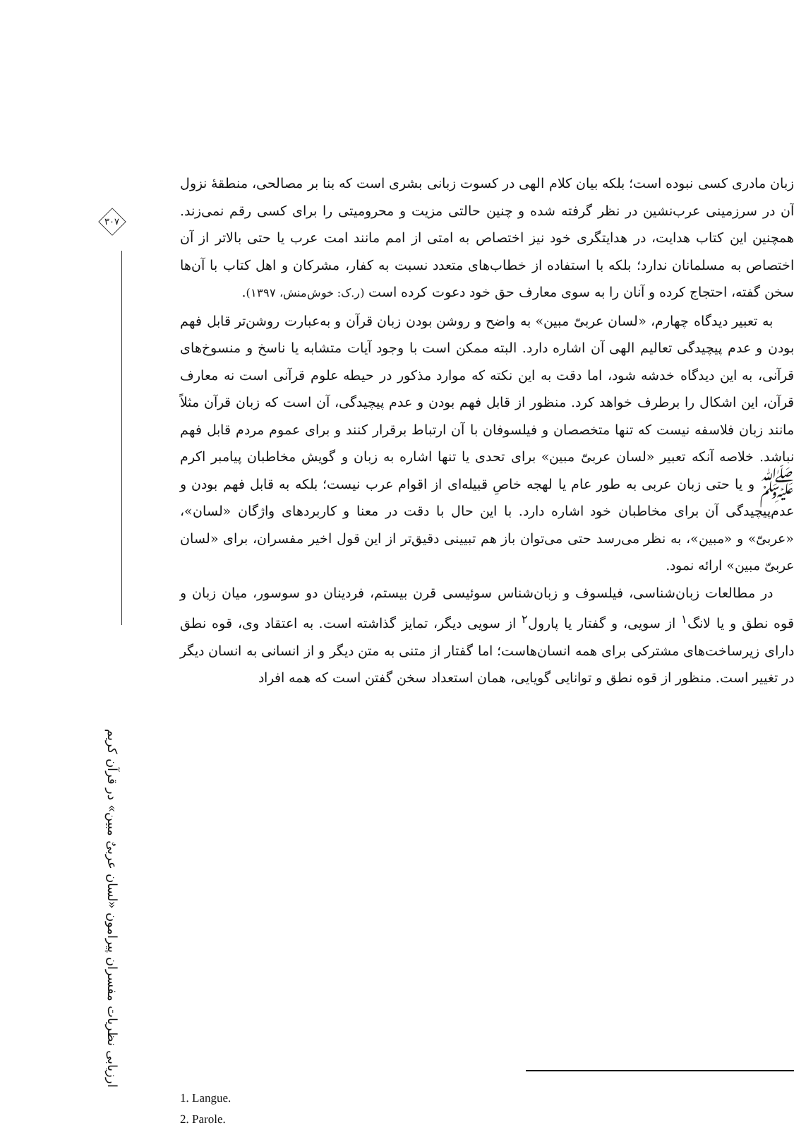۳۰۷
ارزیابی نظریات مفسران پیرامون «لسان عربیٌ مبین» در قرآن کریم
زبان مادری کسی نبوده است؛ بلکه بیان کلام الهی در کسوت زبانی بشری است که بنا بر مصالحی، منطقهٔ نزول آن در سرزمینی عرب‌نشین در نظر گرفته شده و چنین حالتی مزیت و محرومیتی را برای کسی رقم نمی‌زند. همچنین این کتاب هدایت، در هدایتگری خود نیز اختصاص به امتی از امم مانند امت عرب یا حتی بالاتر از آن اختصاص به مسلمانان ندارد؛ بلکه با استفاده از خطاب‌های متعدد نسبت به کفار، مشرکان و اهل کتاب با آن‌ها سخن گفته، احتجاج کرده و آنان را به سوی معارف حق خود دعوت کرده است (ر.ک: خوش‌منش، ۱۳۹۷).
به تعبیر دیدگاه چهارم، «لسان عربیّ مبین» به واضح و روشن بودن زبان قرآن و به‌عبارت روشن‌تر قابل فهم بودن و عدم پیچیدگی تعالیم الهی آن اشاره دارد. البته ممکن است با وجود آیات متشابه یا ناسخ و منسوخ‌های قرآنی، به این دیدگاه خدشه شود، اما دقت به این نکته که موارد مذکور در حیطه علوم قرآنی است نه معارف قرآن، این اشکال را برطرف خواهد کرد. منظور از قابل فهم بودن و عدم پیچیدگی، آن است که زبان قرآن مثلاً مانند زبان فلاسفه نیست که تنها متخصصان و فیلسوفان با آن ارتباط برقرار کنند و برای عموم مردم قابل فهم نباشد. خلاصه آنکه تعبیر «لسان عربیّ مبین» برای تحدی یا تنها اشاره به زبان و گویش مخاطبان پیامبر اکرم ﷺ و یا حتی زبان عربی به طور عام یا لهجه خاصِ قبیله‌ای از اقوام عرب نیست؛ بلکه به قابل فهم بودن و عدم‌پیچیدگی آن برای مخاطبان خود اشاره دارد. با این حال با دقت در معنا و کاربردهای واژگان «لسان»، «عربیّ» و «مبین»، به نظر می‌رسد حتی می‌توان باز هم تبیینی دقیق‌تر از این قول اخیر مفسران، برای «لسان عربیّ مبین» ارائه نمود.
در مطالعات زبان‌شناسی، فیلسوف و زبان‌شناس سوئیسی قرن بیستم، فردینان دو سوسور، میان زبان و قوه نطق و یا لانگ<sup>۱</sup> از سویی، و گفتار یا پارول<sup>۲</sup> از سویی دیگر، تمایز گذاشته است. به اعتقاد وی، قوه نطق دارای زیرساخت‌های مشترکی برای همه انسان‌هاست؛ اما گفتار از متنی به متن دیگر و از انسانی به انسان دیگر در تغییر است. منظور از قوه نطق و توانایی گویایی، همان استعداد سخن گفتن است که همه افراد
1. Langue.
2. Parole.